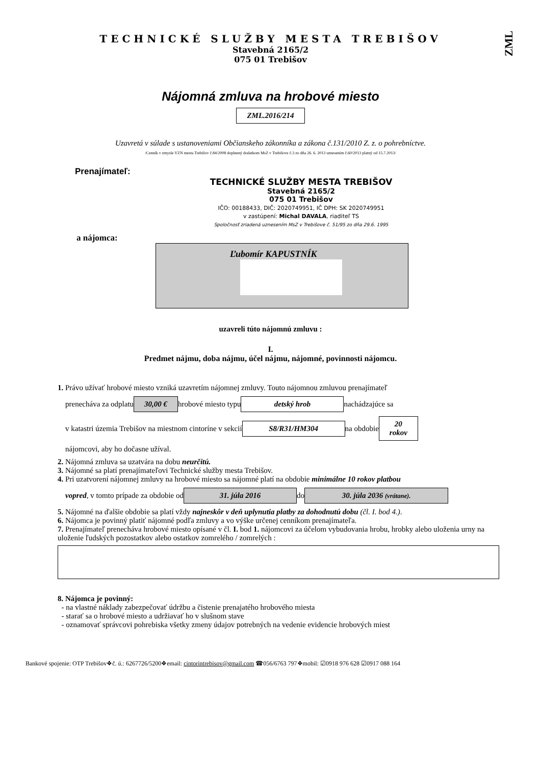ZML
TECHNICKÉ SLUŽBY MESTA TREBIŠOV
Stavebná 2165/2
075 01 Trebišov
Nájomná zmluva na hrobové miesto
ZML.2016/214
Uzavretá v súlade s ustanoveniami Občianskeho zákonníka a zákona č.131/2010 Z. z. o pohrebníctve.
/Cenník v zmysle VZN mesta Trebišov č.84/2008 doplnený dodatkom MsZ v Trebišove č.3 zo dňa 26. 6. 2013 uznesením č.60/2013 platný od 15.7.2013/
Prenajímateľ:
TECHNICKÉ SLUŽBY MESTA TREBIŠOV
Stavebná 2165/2
075 01 Trebišov
IČO: 00188433, DIČ: 2020749951, IČ DPH: SK 2020749951
v zastúpení: Michal DAVALA, riaditeľ TS
Spoločnosť zriadená uznesením MsZ v Trebišove č. 51/95 zo dňa 29.6. 1995
a nájomca:
Ľubomír KAPUSTNÍK
uzavreli túto nájomnú zmluvu :
I.
Predmet nájmu, doba nájmu, účel nájmu, nájomné, povinnosti nájomcu.
1. Právo užívať hrobové miesto vzniká uzavretím nájomnej zmluvy. Touto nájomnou zmluvou prenajímateľ
prenecháva za odplatu 30,00 € hrobové miesto typu detský hrob nachádzajúce sa
v katastri územia Trebišov na miestnom cintoríne v sekcií S8/R31/HM304 na obdobie 20
rokov
nájomcovi, aby ho dočasne užíval.
2. Nájomná zmluva sa uzatvára na dobu neurčitú.
3. Nájomné sa platí prenajímateľovi Technické služby mesta Trebišov.
4. Pri uzatvorení nájomnej zmluvy na hrobové miesto sa nájomné platí na obdobie minimálne 10 rokov platbou
vopred, v tomto prípade za obdobie od 31. júla 2016 do 30. júla 2036 (vrátane).
5. Nájomné na ďalšie obdobie sa platí vždy najneskôr v deň uplynutia platby za dohodnutú dobu (čl. I. bod 4.).
6. Nájomca je povinný platiť nájomné podľa zmluvy a vo výške určenej cenníkom prenajímateľa.
7. Prenajímateľ prenecháva hrobové miesto opísané v čl. I. bod 1. nájomcovi za účelom vybudovania hrobu, hrobky alebo uloženia urny na uloženie ľudských pozostatkov alebo ostatkov zomrelého / zomrelých :
8. Nájomca je povinný:
- na vlastné náklady zabezpečovať údržbu a čistenie prenajatého hrobového miesta
- starať sa o hrobové miesto a udržiavať ho v slušnom stave
- oznamovať správcovi pohrebiska všetky zmeny údajov potrebných na vedenie evidencie hrobových miest
Bankové spojenie: OTP Trebišov❖č. ú.: 6267726/5200❖email: cintorintrebisov@gmail.com ☎056/6763 797❖mobil: ☑0918 976 628 ☑0917 088 164